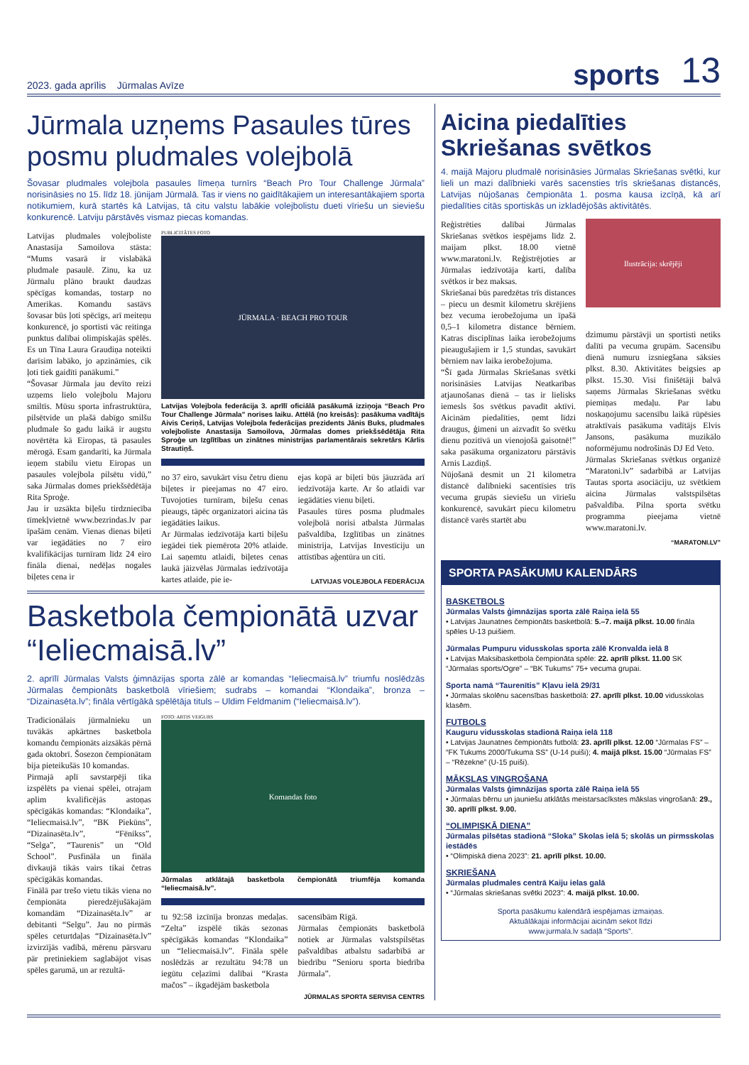2023. gada aprīlis Jūrmalas Avīze sports 13
Jūrmala uzņems Pasaules tūres posmu pludmales volejbolā
Šovasar pludmales volejbola pasaules līmeņa turnīrs “Beach Pro Tour Challenge Jūrmala” norisināsies no 15. līdz 18. jūnijam Jūrmalā. Tas ir viens no gaidītākajiem un interesantākajiem sporta notikumiem, kurā startēs kā Latvijas, tā citu valstu labākie volejbolistu dueti vīriešu un sieviešu konkurencē. Latviju pārstāvēs vismaz piecas komandas.
Latvijas pludmales volejboliste Anastasija Samoilova stāsta: “Mums vasarā ir vislabākā pludmale pasaulē. Zinu, ka uz Jūrmalu plāno braukt daudzas spēcīgas komandas, tostarp no Amerikas. Komandu sastāvs šovasar būs ļoti spēcīgs, arī meiteņu konkurencē, jo sportisti vāc reitinga punktus dalībai olimpiskajās spēlēs. Es un Tīna Laura Graudiņa noteikti darīsim labāko, jo apzināmies, cik ļoti tiek gaidīti panākumi.”
“Šovasar Jūrmala jau devīto reizi uzņems lielo volejbolu Majoru smiltīs. Mūsu sporta infrastruktūra, pilsētvide un plašā dabīgo smilšu pludmale šo gadu laikā ir augstu novērtēta kā Eiropas, tā pasaules mērogā. Esam gandarīti, ka Jūrmala ieņem stabilu vietu Eiropas un pasaules volejbola pilsētu vidū,” saka Jūrmalas domes priekšsēdētāja Rita Sproģe.
Jau ir uzsākta biļešu tirdzniecība tīmekļvietnē www.bezrindas.lv par īpašām cenām. Vienas dienas biļeti var iegādāties no 7 eiro kvalifikācijas turnīram līdz 24 eiro fināla dienai, nedēļas nogales biļetes cena ir
PUBLICITĀTES FOTO
JŪRMALA · BEACH PRO TOUR
Latvijas Volejbola federācija 3. aprīlī oficiālā pasākumā izziņoja “Beach Pro Tour Challenge Jūrmala” norises laiku. Attēlā (no kreisās): pasākuma vadītājs Aivis Ceriņš, Latvijas Volejbola federācijas prezidents Jānis Buks, pludmales volejboliste Anastasija Samoilova, Jūrmalas domes priekšsēdētāja Rita Sproģe un Izglītības un zinātnes ministrijas parlamentārais sekretārs Kārlis Strautiņš.
no 37 eiro, savukārt visu četru dienu biļetes ir pieejamas no 47 eiro. Tuvojoties turnīram, biļešu cenas pieaugs, tāpēc organizatori aicina tās iegādāties laikus.
Ar Jūrmalas iedzīvotāja karti biļešu iegādei tiek piemērota 20% atlaide. Lai saņemtu atlaidi, biļetes cenas laukā jāizvēlas Jūrmalas iedzīvotāja kartes atlaide, pie ie-
ejas kopā ar biļeti būs jāuzrāda arī iedzīvotāja karte. Ar šo atlaidi var iegādāties vienu biļeti.
Pasaules tūres posma pludmales volejbolā norisi atbalsta Jūrmalas pašvaldība, Izglītības un zinātnes ministrija, Latvijas Investīciju un attīstības aģentūra un citi.
LATVIJAS VOLEJBOLA FEDERĀCIJA
Basketbola čempionātā uzvar “Ieliecmaisā.lv”
2. aprīlī Jūrmalas Valsts ģimnāzijas sporta zālē ar komandas “Ieliecmaisā.lv” triumfu noslēdzās Jūrmalas čempionāts basketbolā vīriešiem; sudrabs – komandai “Klondaika”, bronza – “Dizainasēta.lv”; fināla vērtīgākā spēlētāja tituls – Uldim Feldmanim (“Ieliecmaisā.lv”).
Tradicionālais jūrmalnieku un tuvākās apkārtnes basketbola komandu čempionāts aizsākās pērnā gada oktobrī. Šosezon čempionātam bija pieteikušās 10 komandas.
Pirmajā aplī savstarpēji tika izspēlēts pa vienai spēlei, otrajam aplim kvalificējās astoņas spēcīgākās komandas: “Klondaika”, “Ieliecmaisā.lv”, “BK Piekūns”, “Dizainasēta.lv”, “Fēnikss”, “Selga”, “Taurenis” un “Old School”. Pusfināla un fināla divkaujā tikās vairs tikai četras spēcīgākās komandas.
Finālā par trešo vietu tikās viena no čempionāta pieredzējušākajām komandām “Dizainasēta.lv” ar debitanti “Selgu”. Jau no pirmās spēles ceturtdaļas “Dizainasēta.lv” izvirzījās vadībā, mērenu pārsvaru pār pretiniekiem saglabājot visas spēles garumā, un ar rezultā-
FOTO: ARTIS VEIGURS
Komandas foto
Jūrmalas atklātajā basketbola čempionātā triumfēja komanda “Ieliecmaisā.lv”.
tu 92:58 izcīnīja bronzas medaļas. “Zelta” izspēlē tikās sezonas spēcīgākās komandas “Klondaika” un “Ieliecmaisā.lv”. Fināla spēle noslēdzās ar rezultātu 94:78 un iegūtu ceļazīmi dalībai “Krasta mačos” – ikgadējām basketbola
sacensībām Rīgā.
Jūrmalas čempionāts basketbolā notiek ar Jūrmalas valstspilsētas pašvaldības atbalstu sadarbībā ar biedrību “Senioru sporta biedrība Jūrmala”.
JŪRMALAS SPORTA SERVISA CENTRS
Aicina piedalīties Skriešanas svētkos
4. maijā Majoru pludmalē norisināsies Jūrmalas Skriešanas svētki, kur lieli un mazi dalībnieki varēs sacensties trīs skriešanas distancēs, Latvijas nūjošanas čempionāta 1. posma kausa izcīņā, kā arī piedalīties citās sportiskās un izkladējošās aktivitātēs.
Reģistrēties dalībai Jūrmalas Skriešanas svētkos iespējams līdz 2. maijam plkst. 18.00 vietnē www.maratoni.lv. Reģistrējoties ar Jūrmalas iedzīvotāja karti, dalība svētkos ir bez maksas.
Skriešanai būs paredzētas trīs distances – piecu un desmit kilometru skrējiens bez vecuma ierobežojuma un īpašā 0,5–1 kilometra distance bērniem. Katras disciplīnas laika ierobežojums pieaugušajiem ir 1,5 stundas, savukārt bērniem nav laika ierobežojuma.
“Šī gada Jūrmalas Skriešanas svētki norisināsies Latvijas Neatkarības atjaunošanas dienā – tas ir lielisks iemesls šos svētkus pavadīt aktīvi. Aicinām piedalīties, ņemt līdzi draugus, ģimeni un aizvadīt šo svētku dienu pozitīvā un vienojošā gaisotnē!” saka pasākuma organizatoru pārstāvis Arnis Lazdiņš.
Nūjošanā desmit un 21 kilometra distancē dalībnieki sacentīsies trīs vecuma grupās sieviešu un vīriešu konkurencē, savukārt piecu kilometru distancē varēs startēt abu
Ilustrācija: skrējēji
dzimumu pārstāvji un sportisti netiks dalīti pa vecuma grupām. Sacensību dienā numuru izsniegšana sāksies plkst. 8.30. Aktivitātes beigsies ap plkst. 15.30. Visi finišētāji balvā saņems Jūrmalas Skriešanas svētku piemiņas medaļu. Par labu noskaņojumu sacensību laikā rūpēsies atraktīvais pasākuma vadītājs Elvis Jansons, pasākuma muzikālo noformējumu nodrošinās DJ Ed Veto.
Jūrmalas Skriešanas svētkus organizē “Maratoni.lv” sadarbībā ar Latvijas Tautas sporta asociāciju, uz svētkiem aicina Jūrmalas valstspilsētas pašvaldība. Pilna sporta svētku programma pieejama vietnē www.maratoni.lv.
“MARATONI.LV”
SPORTA PASĀKUMU KALENDĀRS
BASKETBOLS
Jūrmalas Valsts ģimnāzijas sporta zālē Raiņa ielā 55
• Latvijas Jaunatnes čempionāts basketbolā: 5.–7. maijā plkst. 10.00 fināla spēles U-13 puišiem.
Jūrmalas Pumpuru vidusskolas sporta zālē Kronvalda ielā 8
• Latvijas Maksibasketbola čempionāta spēle: 22. aprīlī plkst. 11.00 SK “Jūrmalas sports/Ogre” – “BK Tukums” 75+ vecuma grupai.
Sporta namā “Taurenītis” Kļavu ielā 29/31
• Jūrmalas skolēnu sacensības basketbolā: 27. aprīlī plkst. 10.00 vidusskolas klasēm.
FUTBOLS
Kauguru vidusskolas stadionā Raiņa ielā 118
• Latvijas Jaunatnes čempionāts futbolā: 23. aprīlī plkst. 12.00 “Jūrmalas FS” – “FK Tukums 2000/Tukuma SS” (U-14 puiši); 4. maijā plkst. 15.00 “Jūrmalas FS” – “Rēzekne” (U-15 puiši).
MĀKSLAS VINGROŠANA
Jūrmalas Valsts ģimnāzijas sporta zālē Raiņa ielā 55
• Jūrmalas bērnu un jauniešu atklātās meistarsacīkstes mākslas vingrošanā: 29., 30. aprīlī plkst. 9.00.
“OLIMPISKĀ DIENA”
Jūrmalas pilsētas stadionā “Sloka” Skolas ielā 5; skolās un pirmsskolas iestādēs
• “Olimpiskā diena 2023”: 21. aprīlī plkst. 10.00.
SKRIEŠANA
Jūrmalas pludmales centrā Kaiju ielas galā
• “Jūrmalas skriešanas svētki 2023”: 4. maijā plkst. 10.00.
Sporta pasākumu kalendārā iespējamas izmaiņas.
Aktuālākajai informācijai aicinām sekot līdzi
www.jurmala.lv sadaļā “Sports”.